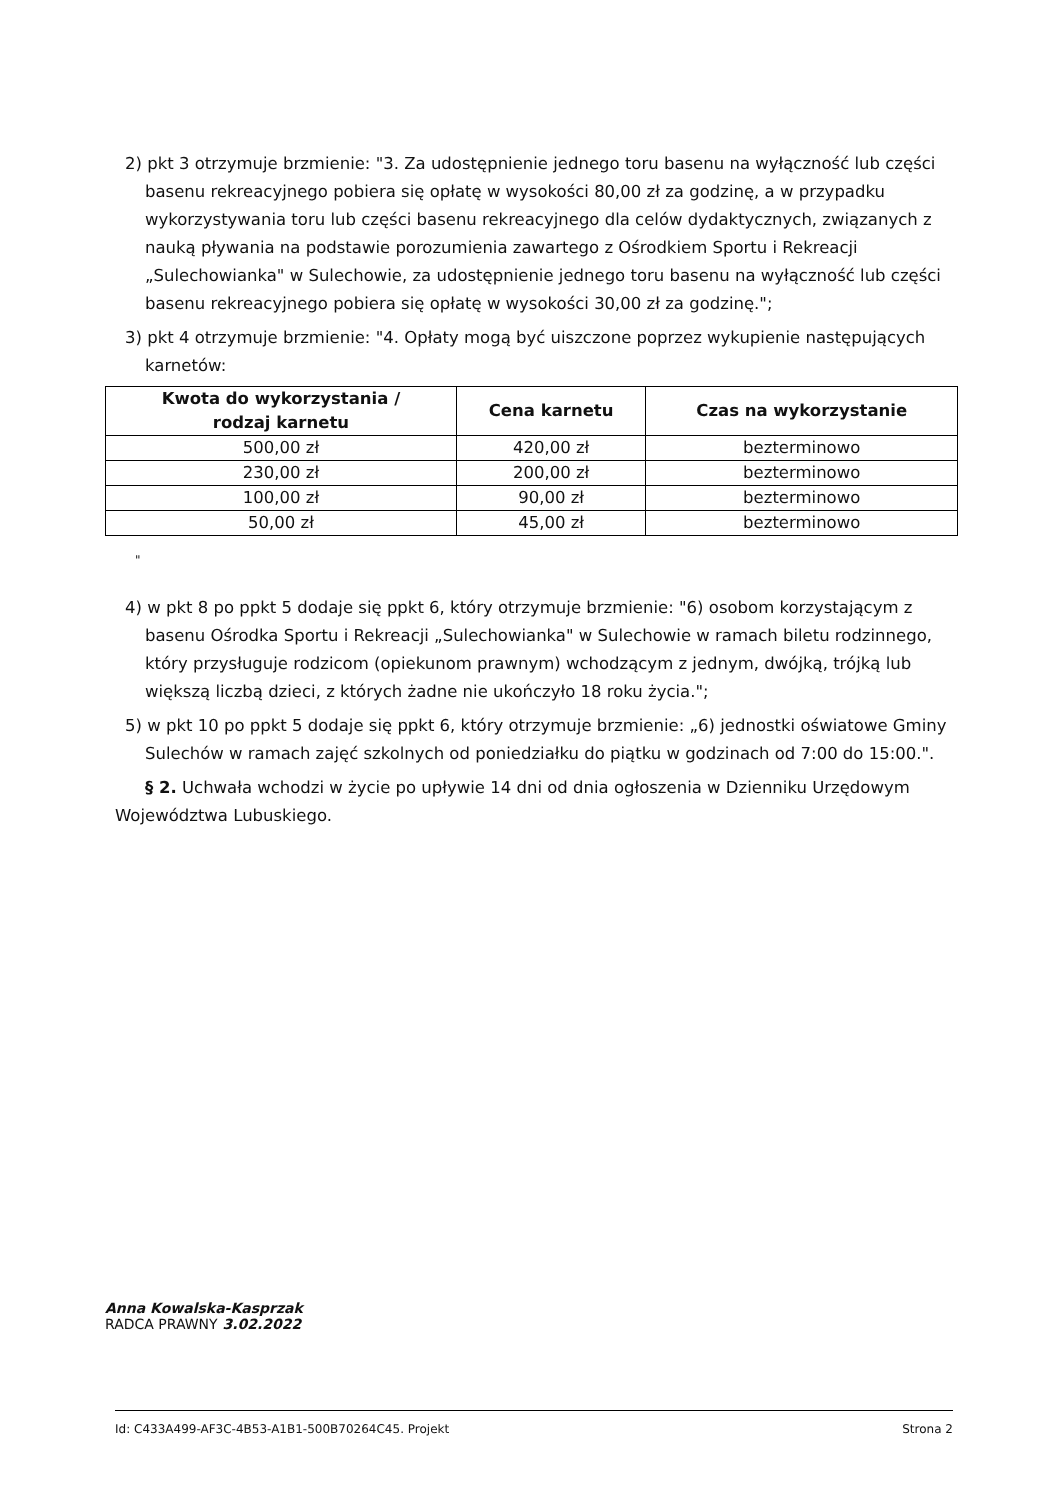2) pkt 3 otrzymuje brzmienie: "3. Za udostępnienie jednego toru basenu na wyłączność lub części basenu rekreacyjnego pobiera się opłatę w wysokości 80,00 zł za godzinę, a w przypadku wykorzystywania toru lub części basenu rekreacyjnego dla celów dydaktycznych, związanych z nauką pływania na podstawie porozumienia zawartego z Ośrodkiem Sportu i Rekreacji „Sulechowianka" w Sulechowie, za udostępnienie jednego toru basenu na wyłączność lub części basenu rekreacyjnego pobiera się opłatę w wysokości 30,00 zł za godzinę.";
3) pkt 4 otrzymuje brzmienie: "4. Opłaty mogą być uiszczone poprzez wykupienie następujących karnetów:
| Kwota do wykorzystania / rodzaj karnetu | Cena karnetu | Czas na wykorzystanie |
| --- | --- | --- |
| 500,00 zł | 420,00 zł | bezterminowo |
| 230,00 zł | 200,00 zł | bezterminowo |
| 100,00 zł | 90,00 zł | bezterminowo |
| 50,00 zł | 45,00 zł | bezterminowo |
"
4) w pkt 8 po ppkt 5 dodaje się ppkt 6, który otrzymuje brzmienie: "6) osobom korzystającym z basenu Ośrodka Sportu i Rekreacji „Sulechowianka" w Sulechowie w ramach biletu rodzinnego, który przysługuje rodzicom (opiekunom prawnym) wchodzącym z jednym, dwójką, trójką lub większą liczbą dzieci, z których żadne nie ukończyło 18 roku życia.";
5) w pkt 10 po ppkt 5 dodaje się ppkt 6, który otrzymuje brzmienie: „6) jednostki oświatowe Gminy Sulechów w ramach zajęć szkolnych od poniedziałku do piątku w godzinach od 7:00 do 15:00.".
§ 2. Uchwała wchodzi w życie po upływie 14 dni od dnia ogłoszenia w Dzienniku Urzędowym Województwa Lubuskiego.
Anna Kowalska-Kasprzak
RADCA PRAWNY 3.02.2022
Id: C433A499-AF3C-4B53-A1B1-500B70264C45. Projekt Strona 2